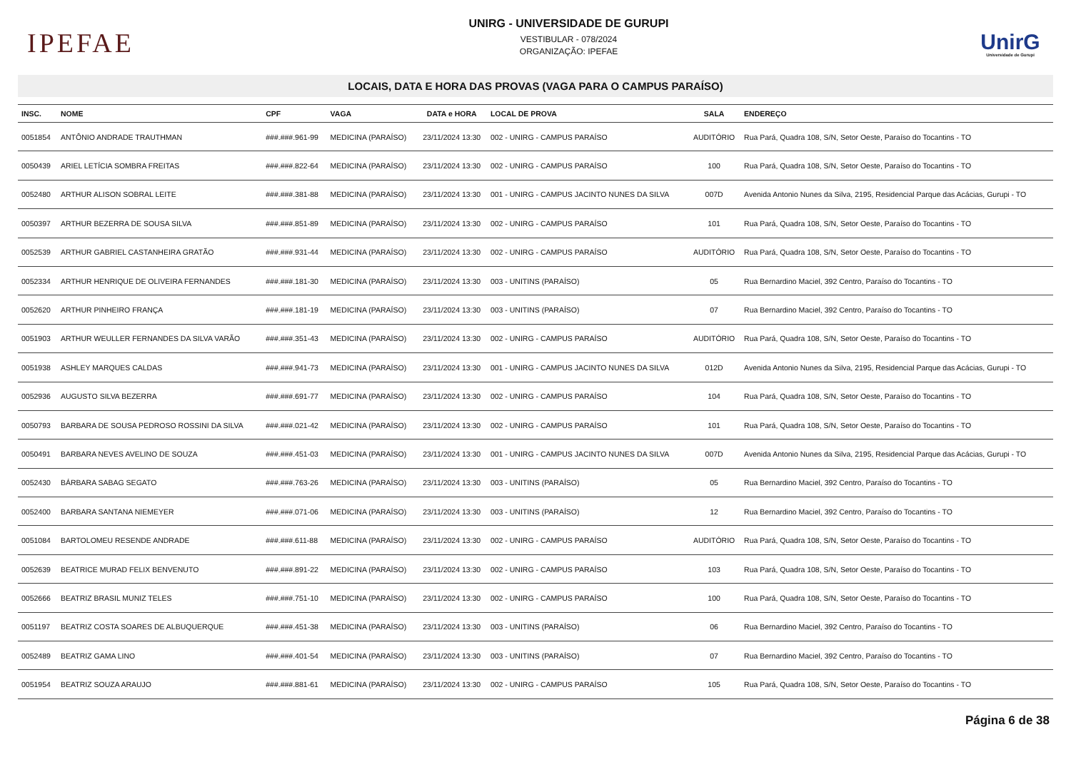IPEFAE
UNIRG - UNIVERSIDADE DE GURUPI
VESTIBULAR - 078/2024
ORGANIZAÇÃO: IPEFAE
UnirG
Universidade de Gurupi
LOCAIS, DATA E HORA DAS PROVAS (VAGA PARA O CAMPUS PARAÍSO)
| INSC. | NOME | CPF | VAGA | DATA e HORA | LOCAL DE PROVA | SALA | ENDEREÇO |
| --- | --- | --- | --- | --- | --- | --- | --- |
| 0051854 | ANTÔNIO ANDRADE TRAUTHMAN | ###.###.961-99 | MEDICINA (PARAÍSO) | 23/11/2024 13:30 | 002 - UNIRG - CAMPUS PARAÍSO | AUDITÓRIO | Rua Pará, Quadra 108, S/N, Setor Oeste, Paraíso do Tocantins - TO |
| 0050439 | ARIEL LETÍCIA SOMBRA FREITAS | ###.###.822-64 | MEDICINA (PARAÍSO) | 23/11/2024 13:30 | 002 - UNIRG - CAMPUS PARAÍSO | 100 | Rua Pará, Quadra 108, S/N, Setor Oeste, Paraíso do Tocantins - TO |
| 0052480 | ARTHUR ALISON SOBRAL LEITE | ###.###.381-88 | MEDICINA (PARAÍSO) | 23/11/2024 13:30 | 001 - UNIRG - CAMPUS JACINTO NUNES DA SILVA | 007D | Avenida Antonio Nunes da Silva, 2195, Residencial Parque das Acácias, Gurupi - TO |
| 0050397 | ARTHUR BEZERRA DE SOUSA SILVA | ###.###.851-89 | MEDICINA (PARAÍSO) | 23/11/2024 13:30 | 002 - UNIRG - CAMPUS PARAÍSO | 101 | Rua Pará, Quadra 108, S/N, Setor Oeste, Paraíso do Tocantins - TO |
| 0052539 | ARTHUR GABRIEL CASTANHEIRA GRATÃO | ###.###.931-44 | MEDICINA (PARAÍSO) | 23/11/2024 13:30 | 002 - UNIRG - CAMPUS PARAÍSO | AUDITÓRIO | Rua Pará, Quadra 108, S/N, Setor Oeste, Paraíso do Tocantins - TO |
| 0052334 | ARTHUR HENRIQUE DE OLIVEIRA FERNANDES | ###.###.181-30 | MEDICINA (PARAÍSO) | 23/11/2024 13:30 | 003 - UNITINS (PARAÍSO) | 05 | Rua Bernardino Maciel, 392 Centro, Paraíso do Tocantins - TO |
| 0052620 | ARTHUR PINHEIRO FRANÇA | ###.###.181-19 | MEDICINA (PARAÍSO) | 23/11/2024 13:30 | 003 - UNITINS (PARAÍSO) | 07 | Rua Bernardino Maciel, 392 Centro, Paraíso do Tocantins - TO |
| 0051903 | ARTHUR WEULLER FERNANDES DA SILVA VARÃO | ###.###.351-43 | MEDICINA (PARAÍSO) | 23/11/2024 13:30 | 002 - UNIRG - CAMPUS PARAÍSO | AUDITÓRIO | Rua Pará, Quadra 108, S/N, Setor Oeste, Paraíso do Tocantins - TO |
| 0051938 | ASHLEY MARQUES CALDAS | ###.###.941-73 | MEDICINA (PARAÍSO) | 23/11/2024 13:30 | 001 - UNIRG - CAMPUS JACINTO NUNES DA SILVA | 012D | Avenida Antonio Nunes da Silva, 2195, Residencial Parque das Acácias, Gurupi - TO |
| 0052936 | AUGUSTO SILVA BEZERRA | ###.###.691-77 | MEDICINA (PARAÍSO) | 23/11/2024 13:30 | 002 - UNIRG - CAMPUS PARAÍSO | 104 | Rua Pará, Quadra 108, S/N, Setor Oeste, Paraíso do Tocantins - TO |
| 0050793 | BARBARA DE SOUSA PEDROSO ROSSINI DA SILVA | ###.###.021-42 | MEDICINA (PARAÍSO) | 23/11/2024 13:30 | 002 - UNIRG - CAMPUS PARAÍSO | 101 | Rua Pará, Quadra 108, S/N, Setor Oeste, Paraíso do Tocantins - TO |
| 0050491 | BARBARA NEVES AVELINO DE SOUZA | ###.###.451-03 | MEDICINA (PARAÍSO) | 23/11/2024 13:30 | 001 - UNIRG - CAMPUS JACINTO NUNES DA SILVA | 007D | Avenida Antonio Nunes da Silva, 2195, Residencial Parque das Acácias, Gurupi - TO |
| 0052430 | BÁRBARA SABAG SEGATO | ###.###.763-26 | MEDICINA (PARAÍSO) | 23/11/2024 13:30 | 003 - UNITINS (PARAÍSO) | 05 | Rua Bernardino Maciel, 392 Centro, Paraíso do Tocantins - TO |
| 0052400 | BARBARA SANTANA NIEMEYER | ###.###.071-06 | MEDICINA (PARAÍSO) | 23/11/2024 13:30 | 003 - UNITINS (PARAÍSO) | 12 | Rua Bernardino Maciel, 392 Centro, Paraíso do Tocantins - TO |
| 0051084 | BARTOLOMEU RESENDE ANDRADE | ###.###.611-88 | MEDICINA (PARAÍSO) | 23/11/2024 13:30 | 002 - UNIRG - CAMPUS PARAÍSO | AUDITÓRIO | Rua Pará, Quadra 108, S/N, Setor Oeste, Paraíso do Tocantins - TO |
| 0052639 | BEATRICE MURAD FELIX BENVENUTO | ###.###.891-22 | MEDICINA (PARAÍSO) | 23/11/2024 13:30 | 002 - UNIRG - CAMPUS PARAÍSO | 103 | Rua Pará, Quadra 108, S/N, Setor Oeste, Paraíso do Tocantins - TO |
| 0052666 | BEATRIZ BRASIL MUNIZ TELES | ###.###.751-10 | MEDICINA (PARAÍSO) | 23/11/2024 13:30 | 002 - UNIRG - CAMPUS PARAÍSO | 100 | Rua Pará, Quadra 108, S/N, Setor Oeste, Paraíso do Tocantins - TO |
| 0051197 | BEATRIZ COSTA SOARES DE ALBUQUERQUE | ###.###.451-38 | MEDICINA (PARAÍSO) | 23/11/2024 13:30 | 003 - UNITINS (PARAÍSO) | 06 | Rua Bernardino Maciel, 392 Centro, Paraíso do Tocantins - TO |
| 0052489 | BEATRIZ GAMA LINO | ###.###.401-54 | MEDICINA (PARAÍSO) | 23/11/2024 13:30 | 003 - UNITINS (PARAÍSO) | 07 | Rua Bernardino Maciel, 392 Centro, Paraíso do Tocantins - TO |
| 0051954 | BEATRIZ SOUZA ARAUJO | ###.###.881-61 | MEDICINA (PARAÍSO) | 23/11/2024 13:30 | 002 - UNIRG - CAMPUS PARAÍSO | 105 | Rua Pará, Quadra 108, S/N, Setor Oeste, Paraíso do Tocantins - TO |
Página 6 de 38